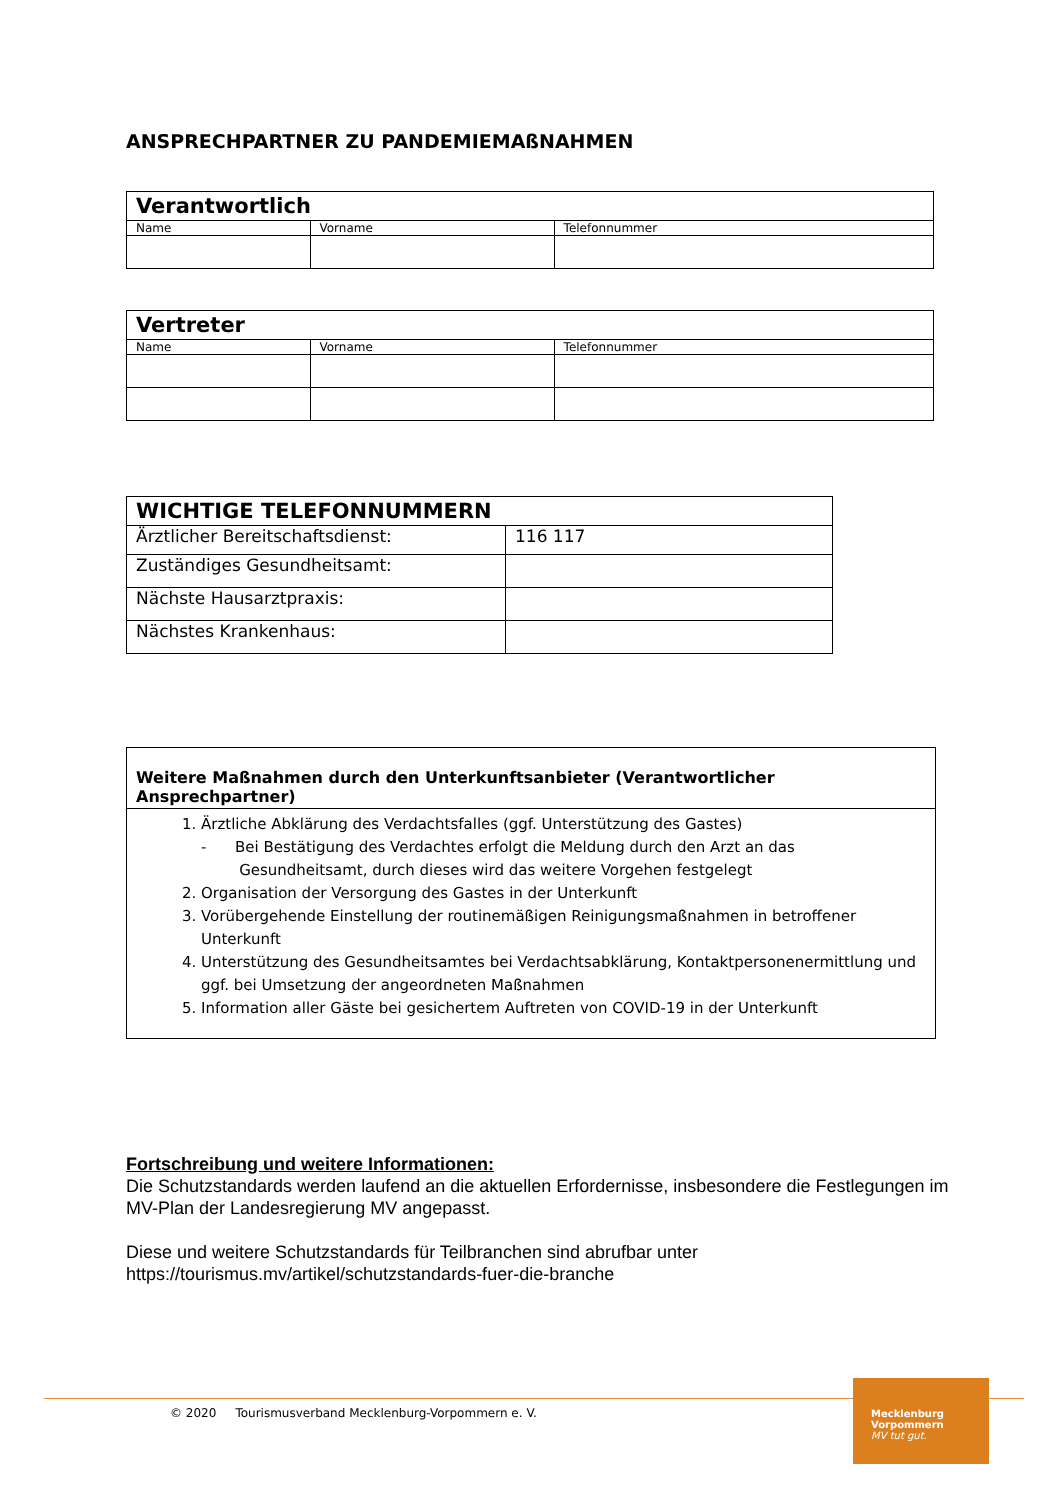ANSPRECHPARTNER ZU PANDEMIEMAßNAHMEN
| Verantwortlich | | |
| --- | --- | --- |
| Name | Vorname | Telefonnummer |
| Vertreter | | |
| --- | --- | --- |
| Name | Vorname | Telefonnummer |
| WICHTIGE TELEFONNUMMERN | |
| --- | --- |
| Ärztlicher Bereitschaftsdienst: | 116 117 |
| Zuständiges Gesundheitsamt: | |
| Nächste Hausarztpraxis: | |
| Nächstes Krankenhaus: | |
Weitere Maßnahmen durch den Unterkunftsanbieter (Verantwortlicher Ansprechpartner)
1. Ärztliche Abklärung des Verdachtsfalles (ggf. Unterstützung des Gastes)
- Bei Bestätigung des Verdachtes erfolgt die Meldung durch den Arzt an das
Gesundheitsamt, durch dieses wird das weitere Vorgehen festgelegt
2. Organisation der Versorgung des Gastes in der Unterkunft
3. Vorübergehende Einstellung der routinemäßigen Reinigungsmaßnahmen in betroffener Unterkunft
4. Unterstützung des Gesundheitsamtes bei Verdachtsabklärung, Kontaktpersonenermittlung und ggf. bei Umsetzung der angeordneten Maßnahmen
5. Information aller Gäste bei gesichertem Auftreten von COVID-19 in der Unterkunft
Fortschreibung und weitere Informationen:
Die Schutzstandards werden laufend an die aktuellen Erfordernisse, insbesondere die Festlegungen im MV-Plan der Landesregierung MV angepasst.
Diese und weitere Schutzstandards für Teilbranchen sind abrufbar unter https://tourismus.mv/artikel/schutzstandards-fuer-die-branche
© 2020 Tourismusverband Mecklenburg-Vorpommern e. V.
Mecklenburg
Vorpommern
MV tut gut.